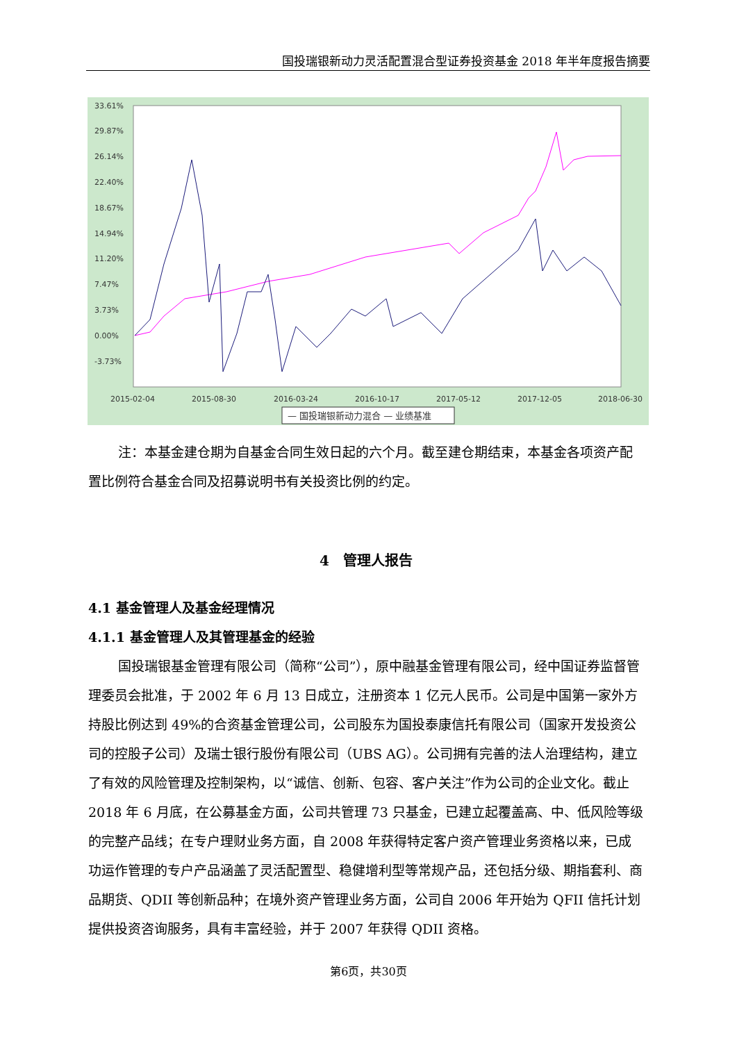国投瑞银新动力灵活配置混合型证券投资基金 2018 年半年度报告摘要
33.61%
29.87%
26.14%
22.40%
18.67%
14.94%
11.20%
7.47%
3.73%
0.00%
-3.73%
2015-02-04
2015-08-30
2016-03-24
2016-10-17
2017-05-12
2017-12-05
2018-06-30
— 国投瑞银新动力混合 — 业绩基准
注：本基金建仓期为自基金合同生效日起的六个月。截至建仓期结束，本基金各项资产配置比例符合基金合同及招募说明书有关投资比例的约定。
4　管理人报告
4.1 基金管理人及基金经理情况
4.1.1 基金管理人及其管理基金的经验
国投瑞银基金管理有限公司（简称“公司”），原中融基金管理有限公司，经中国证券监督管理委员会批准，于 2002 年 6 月 13 日成立，注册资本 1 亿元人民币。公司是中国第一家外方持股比例达到 49%的合资基金管理公司，公司股东为国投泰康信托有限公司（国家开发投资公司的控股子公司）及瑞士银行股份有限公司（UBS AG）。公司拥有完善的法人治理结构，建立了有效的风险管理及控制架构，以“诚信、创新、包容、客户关注”作为公司的企业文化。截止 2018 年 6 月底，在公募基金方面，公司共管理 73 只基金，已建立起覆盖高、中、低风险等级的完整产品线；在专户理财业务方面，自 2008 年获得特定客户资产管理业务资格以来，已成功运作管理的专户产品涵盖了灵活配置型、稳健增利型等常规产品，还包括分级、期指套利、商品期货、QDII 等创新品种；在境外资产管理业务方面，公司自 2006 年开始为 QFII 信托计划提供投资咨询服务，具有丰富经验，并于 2007 年获得 QDII 资格。
第6页，共30页